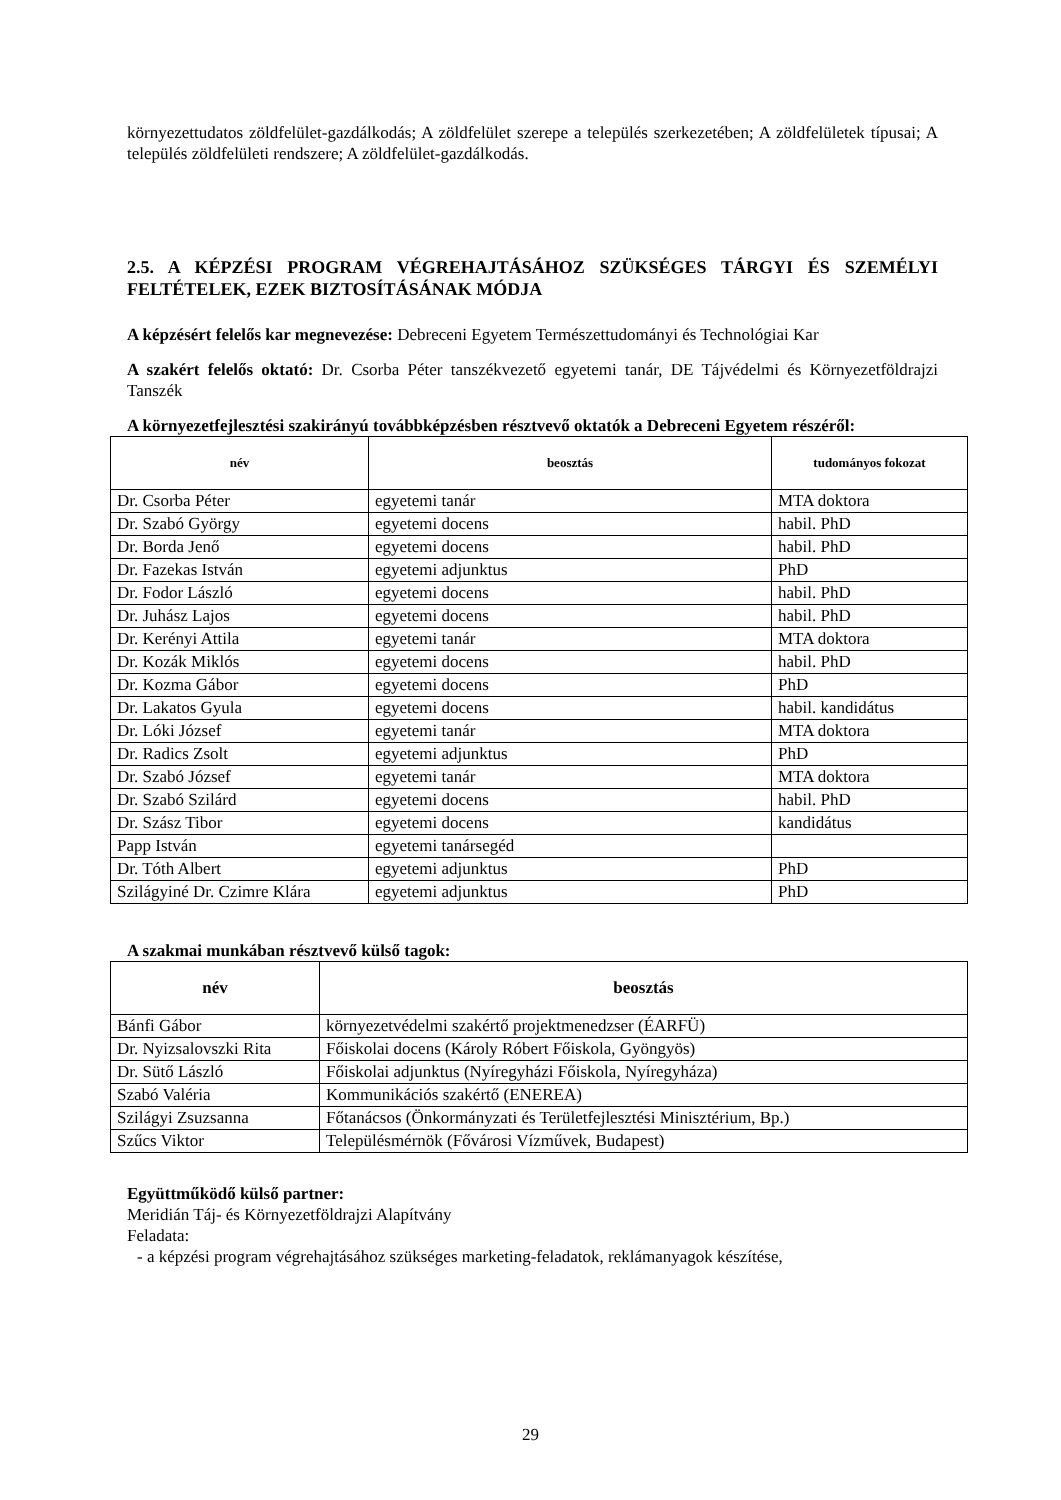környezettudatos zöldfelület-gazdálkodás; A zöldfelület szerepe a település szerkezetében; A zöldfelületek típusai; A település zöldfelületi rendszere; A zöldfelület-gazdálkodás.
2.5. A KÉPZÉSI PROGRAM VÉGREHAJTÁSÁHOZ SZÜKSÉGES TÁRGYI ÉS SZEMÉLYI FELTÉTELEK, EZEK BIZTOSÍTÁSÁNAK MÓDJA
A képzésért felelős kar megnevezése: Debreceni Egyetem Természettudományi és Technológiai Kar
A szakért felelős oktató: Dr. Csorba Péter tanszékvezető egyetemi tanár, DE Tájvédelmi és Környezetföldrajzi Tanszék
A környezetfejlesztési szakirányú továbbképzésben résztvevő oktatók a Debreceni Egyetem részéről:
| név | beosztás | tudományos fokozat |
| --- | --- | --- |
| Dr. Csorba Péter | egyetemi tanár | MTA doktora |
| Dr. Szabó György | egyetemi docens | habil. PhD |
| Dr. Borda Jenő | egyetemi docens | habil. PhD |
| Dr. Fazekas István | egyetemi adjunktus | PhD |
| Dr. Fodor László | egyetemi docens | habil. PhD |
| Dr. Juhász Lajos | egyetemi docens | habil. PhD |
| Dr. Kerényi Attila | egyetemi tanár | MTA doktora |
| Dr. Kozák Miklós | egyetemi docens | habil. PhD |
| Dr. Kozma Gábor | egyetemi docens | PhD |
| Dr. Lakatos Gyula | egyetemi docens | habil. kandidátus |
| Dr. Lóki József | egyetemi tanár | MTA doktora |
| Dr. Radics Zsolt | egyetemi adjunktus | PhD |
| Dr. Szabó József | egyetemi tanár | MTA doktora |
| Dr. Szabó Szilárd | egyetemi docens | habil. PhD |
| Dr. Szász Tibor | egyetemi docens | kandidátus |
| Papp István | egyetemi tanársegéd | |
| Dr. Tóth Albert | egyetemi adjunktus | PhD |
| Szilágyiné Dr. Czimre Klára | egyetemi adjunktus | PhD |
A szakmai munkában résztvevő külső tagok:
| név | beosztás |
| --- | --- |
| Bánfi Gábor | környezetvédelmi szakértő projektmenedzser (ÉARFÜ) |
| Dr. Nyizsalovszki Rita | Főiskolai docens (Károly Róbert Főiskola, Gyöngyös) |
| Dr. Sütő László | Főiskolai adjunktus (Nyíregyházi Főiskola, Nyíregyháza) |
| Szabó Valéria | Kommunikációs szakértő (ENEREA) |
| Szilágyi Zsuzsanna | Főtanácsos (Önkormányzati és Területfejlesztési Minisztérium, Bp.) |
| Szűcs Viktor | Településmérnök (Fővárosi Vízművek, Budapest) |
Együttműködő külső partner:
Meridián Táj- és Környezetföldrajzi Alapítvány
Feladata:
- a képzési program végrehajtásához szükséges marketing-feladatok, reklámanyagok készítése,
29